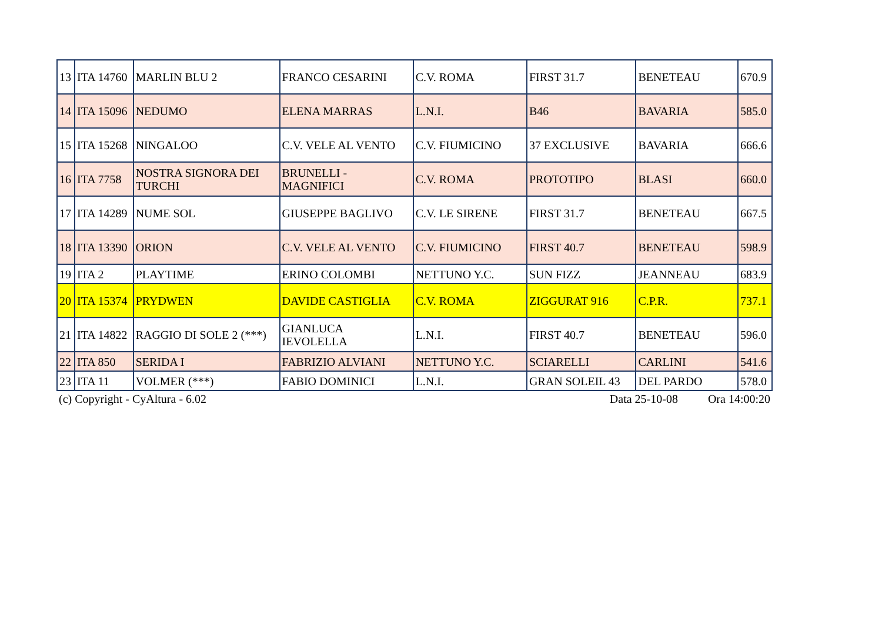| 13 | ITA 14760 | MARLIN BLU 2 | FRANCO CESARINI | C.V. ROMA | FIRST 31.7 | BENETEAU | 670.9 |
| 14 | ITA 15096 | NEDUMO | ELENA MARRAS | L.N.I. | B46 | BAVARIA | 585.0 |
| 15 | ITA 15268 | NINGALOO | C.V. VELE AL VENTO | C.V. FIUMICINO | 37 EXCLUSIVE | BAVARIA | 666.6 |
| 16 | ITA 7758 | NOSTRA SIGNORA DEI TURCHI | BRUNELLI - MAGNIFICI | C.V. ROMA | PROTOTIPO | BLASI | 660.0 |
| 17 | ITA 14289 | NUME SOL | GIUSEPPE BAGLIVO | C.V. LE SIRENE | FIRST 31.7 | BENETEAU | 667.5 |
| 18 | ITA 13390 | ORION | C.V. VELE AL VENTO | C.V. FIUMICINO | FIRST 40.7 | BENETEAU | 598.9 |
| 19 | ITA 2 | PLAYTIME | ERINO COLOMBI | NETTUNO Y.C. | SUN FIZZ | JEANNEAU | 683.9 |
| 20 | ITA 15374 | PRYDWEN | DAVIDE CASTIGLIA | C.V. ROMA | ZIGGURAT 916 | C.P.R. | 737.1 |
| 21 | ITA 14822 | RAGGIO DI SOLE 2 (***) | GIANLUCA IEVOLELLA | L.N.I. | FIRST 40.7 | BENETEAU | 596.0 |
| 22 | ITA 850 | SERIDA I | FABRIZIO ALVIANI | NETTUNO Y.C. | SCIARELLI | CARLINI | 541.6 |
| 23 | ITA 11 | VOLMER (***) | FABIO DOMINICI | L.N.I. | GRAN SOLEIL 43 | DEL PARDO | 578.0 |
(c) Copyright - CyAltura - 6.02
Data 25-10-08 Ora 14:00:20